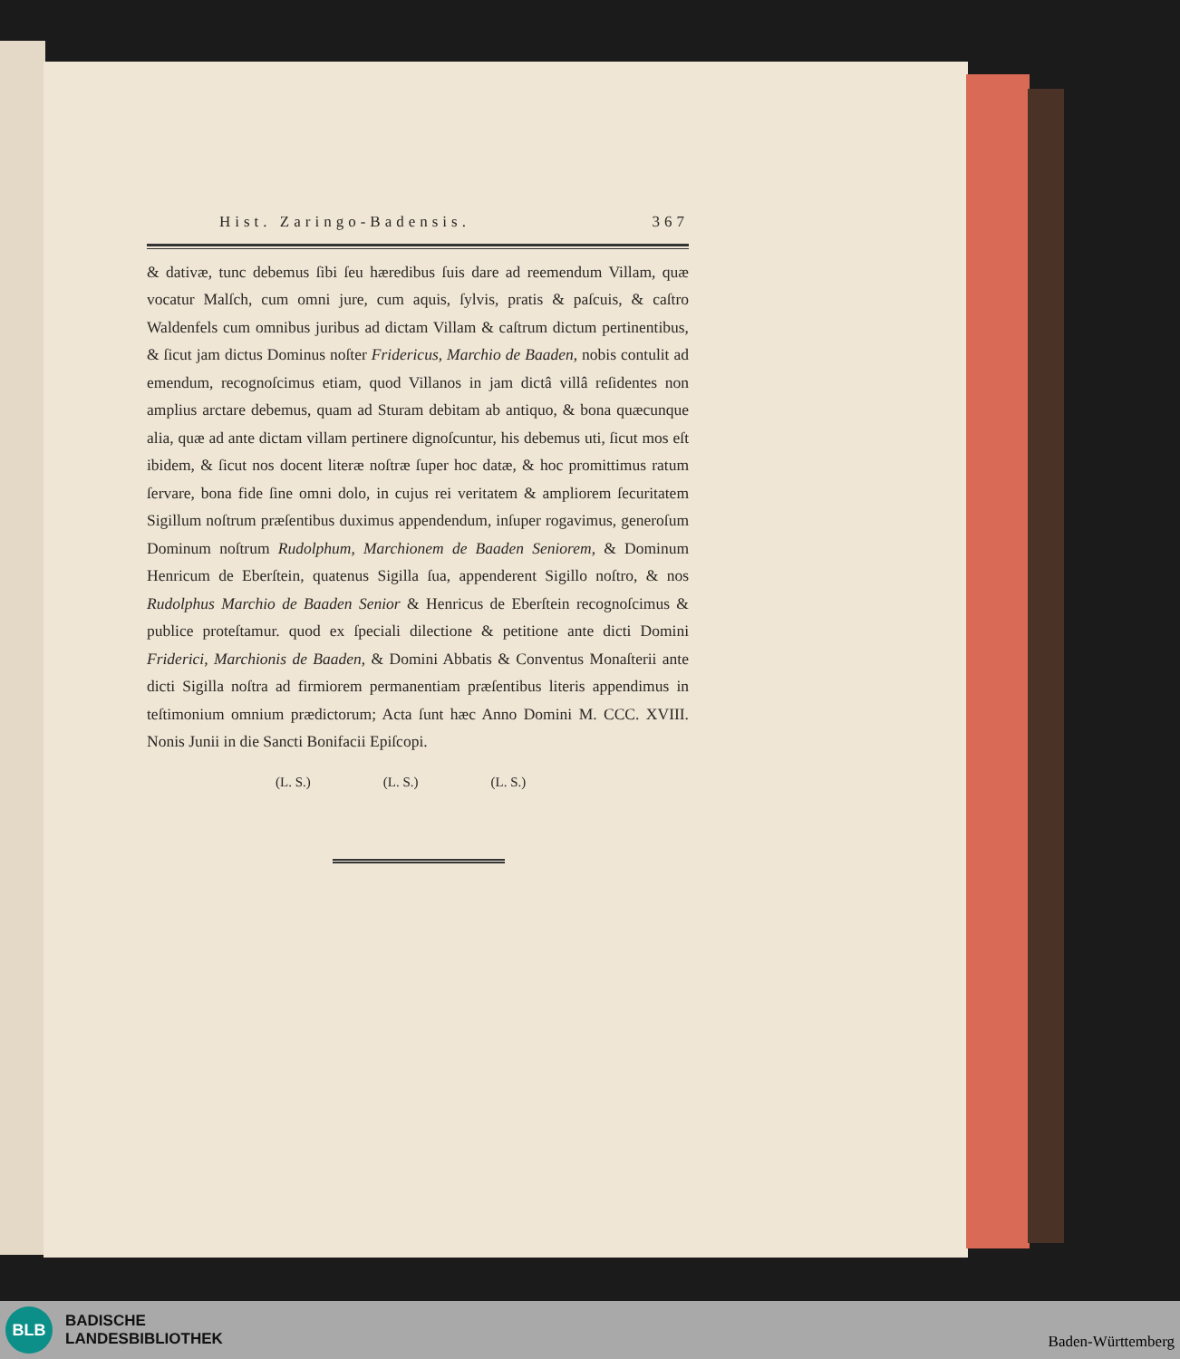Hist. Zaringo-Badensis. 367
& dativæ, tunc debemus ſibi ſeu hæredibus ſuis dare ad reemendum Villam, quæ vocatur Malſch, cum omni jure, cum aquis, ſylvis, pratis & paſcuis, & caſtro Waldenfels cum omnibus juribus ad dictam Villam & caſtrum dictum pertinentibus, & ſicut jam dictus Dominus noſter Fridericus, Marchio de Baaden, nobis contulit ad emendum, recognoſcimus etiam, quod Villanos in jam dictâ villâ reſidentes non amplius arctare debemus, quam ad Sturam debitam ab antiquo, & bona quæcunque alia, quæ ad ante dictam villam pertinere dignoſcuntur, his debemus uti, ſicut mos eſt ibidem, & ſicut nos docent literæ noſtræ ſuper hoc datæ, & hoc promittimus ratum ſervare, bona fide ſine omni dolo, in cujus rei veritatem & ampliorem ſecuritatem Sigillum noſtrum præſentibus duximus appendendum, inſuper rogavimus, generoſum Dominum noſtrum Rudolphum, Marchionem de Baaden Seniorem, & Dominum Henricum de Eberſtein, quatenus Sigilla ſua, appenderent Sigillo noſtro, & nos Rudolphus Marchio de Baaden Senior & Henricus de Eberſtein recognoſcimus & publice proteſtamur. quod ex ſpeciali dilectione & petitione ante dicti Domini Friderici, Marchionis de Baaden, & Domini Abbatis & Conventus Monaſterii ante dicti Sigilla noſtra ad firmiorem permanentiam præſentibus literis appendimus in teſtimonium omnium prædictorum; Acta ſunt hæc Anno Domini M. CCC. XVIII. Nonis Junii in die Sancti Bonifacii Epiſcopi.
(L. S.) (L. S.) (L. S.)
BLB
BADISCHE
LANDESBIBLIOTHEK
Baden-Württemberg